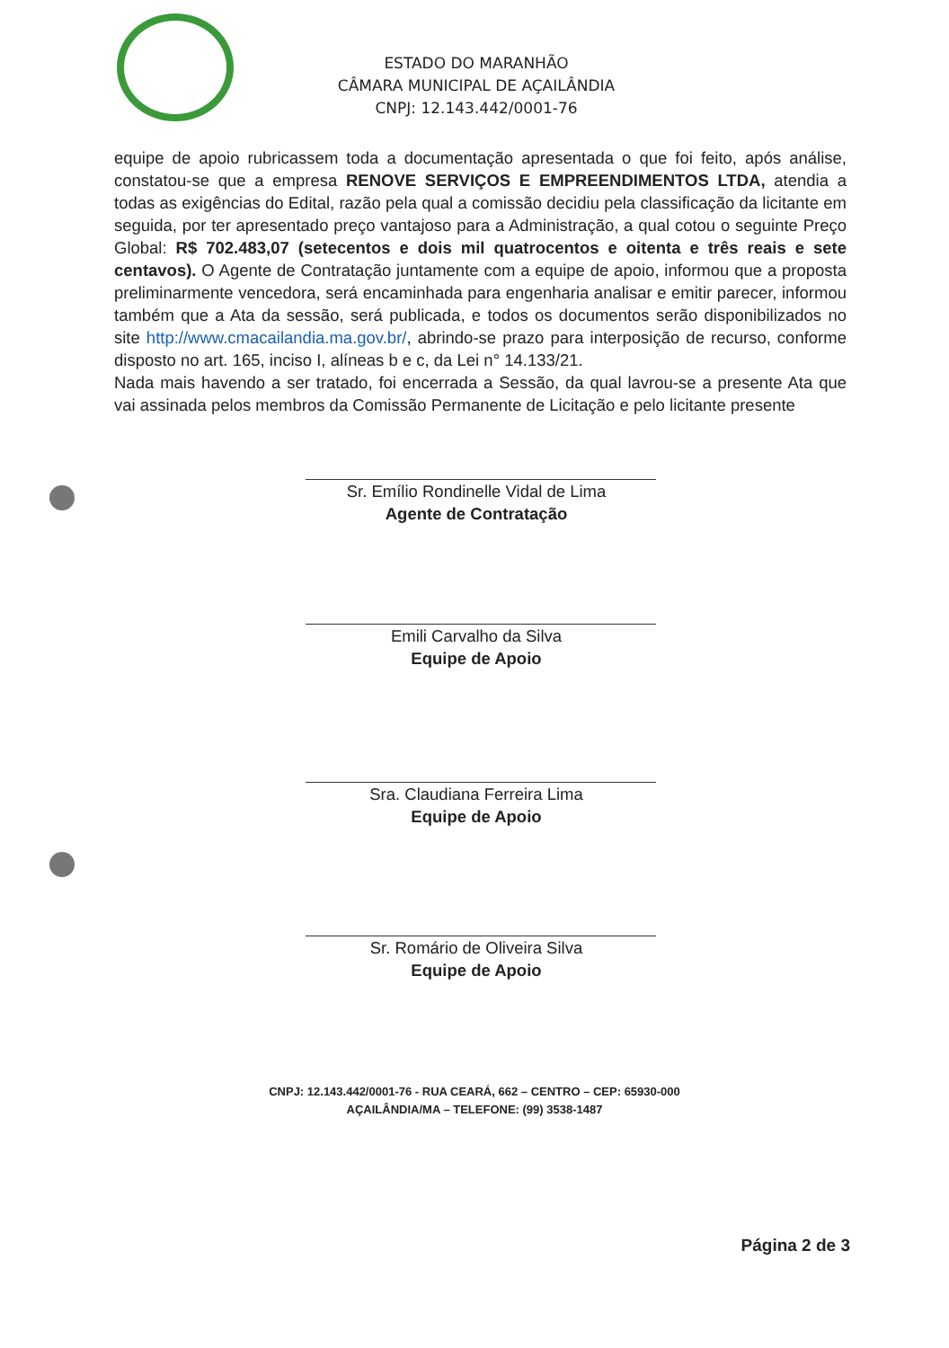ESTADO DO MARANHÃO
CÂMARA MUNICIPAL DE AÇAILÂNDIA
CNPJ: 12.143.442/0001-76
equipe de apoio rubricassem toda a documentação apresentada o que foi feito, após análise, constatou-se que a empresa RENOVE SERVIÇOS E EMPREENDIMENTOS LTDA, atendia a todas as exigências do Edital, razão pela qual a comissão decidiu pela classificação da licitante em seguida, por ter apresentado preço vantajoso para a Administração, a qual cotou o seguinte Preço Global: R$ 702.483,07 (setecentos e dois mil quatrocentos e oitenta e três reais e sete centavos). O Agente de Contratação juntamente com a equipe de apoio, informou que a proposta preliminarmente vencedora, será encaminhada para engenharia analisar e emitir parecer, informou também que a Ata da sessão, será publicada, e todos os documentos serão disponibilizados no site http://www.cmacailandia.ma.gov.br/, abrindo-se prazo para interposição de recurso, conforme disposto no art. 165, inciso I, alíneas b e c, da Lei n° 14.133/21.
Nada mais havendo a ser tratado, foi encerrada a Sessão, da qual lavrou-se a presente Ata que vai assinada pelos membros da Comissão Permanente de Licitação e pelo licitante presente
Sr. Emílio Rondinelle Vidal de Lima
Agente de Contratação
Emili Carvalho da Silva
Equipe de Apoio
Sra. Claudiana Ferreira Lima
Equipe de Apoio
Sr. Romário de Oliveira Silva
Equipe de Apoio
CNPJ: 12.143.442/0001-76 - RUA CEARÁ, 662 – CENTRO – CEP: 65930-000
AÇAILÂNDIA/MA – TELEFONE: (99) 3538-1487
Página 2 de 3